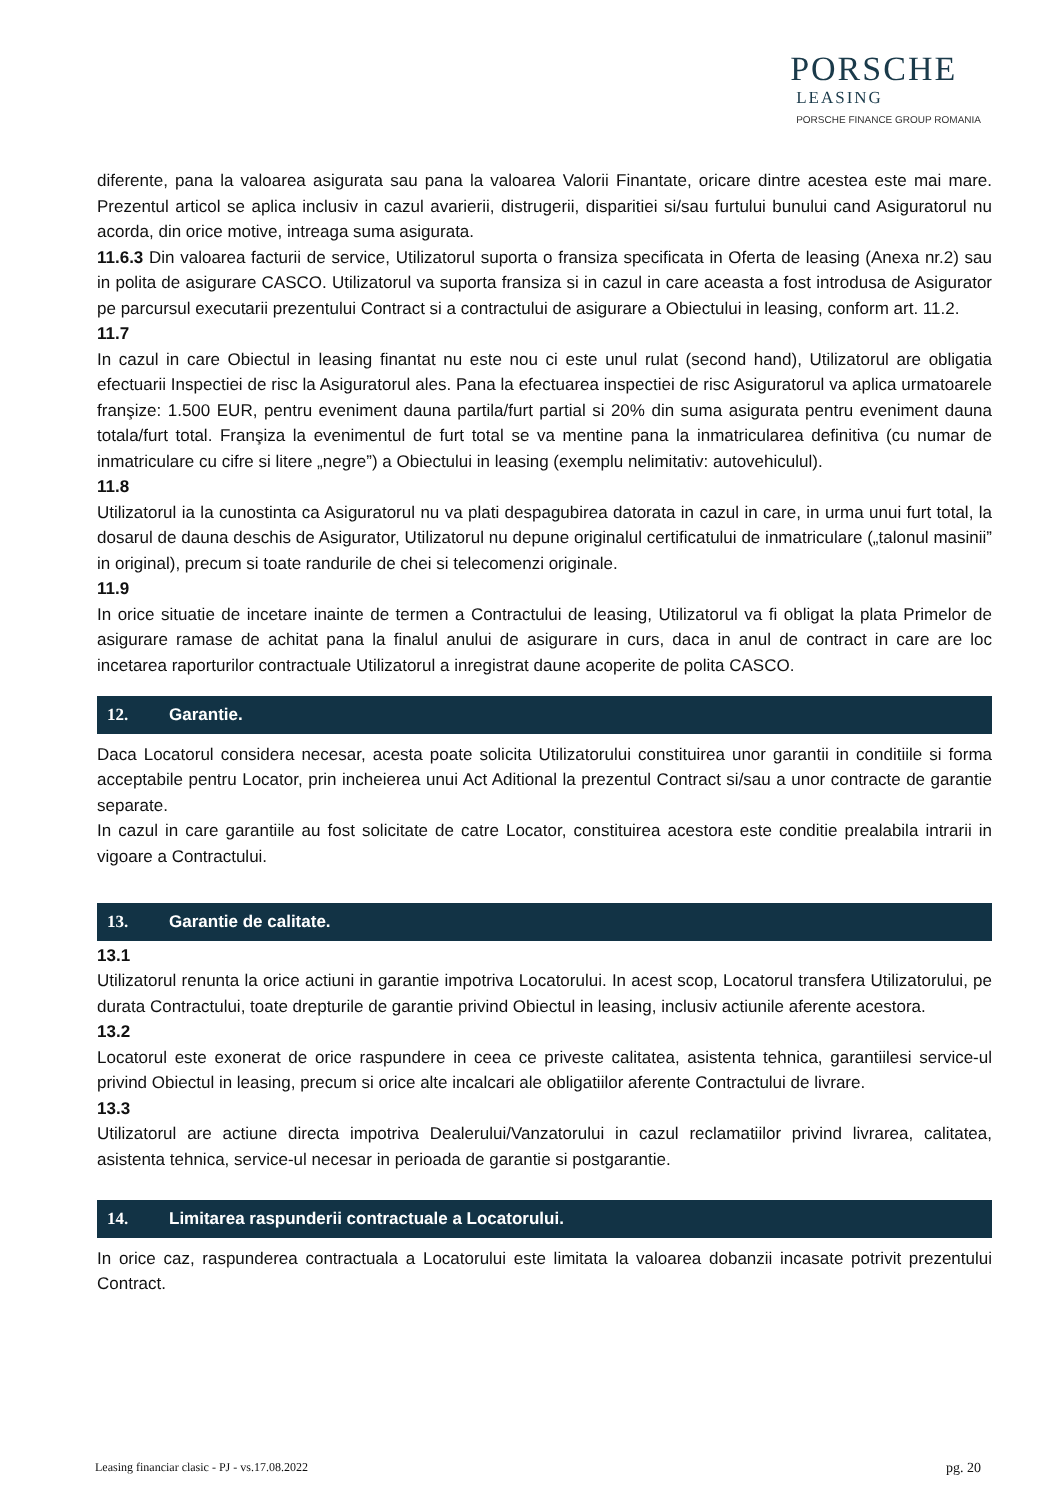PORSCHE
LEASING
PORSCHE FINANCE GROUP ROMANIA
diferente, pana la valoarea asigurata sau pana la valoarea Valorii Finantate, oricare dintre acestea este mai mare. Prezentul articol se aplica inclusiv in cazul avarierii, distrugerii, disparitiei si/sau furtului bunului cand Asiguratorul nu acorda, din orice motive, intreaga suma asigurata.
11.6.3 Din valoarea facturii de service, Utilizatorul suporta o fransiza specificata in Oferta de leasing (Anexa nr.2) sau in polita de asigurare CASCO. Utilizatorul va suporta fransiza si in cazul in care aceasta a fost introdusa de Asigurator pe parcursul executarii prezentului Contract si a contractului de asigurare a Obiectului in leasing, conform art. 11.2.
11.7
In cazul in care Obiectul in leasing finantat nu este nou ci este unul rulat (second hand), Utilizatorul are obligatia efectuarii Inspectiei de risc la Asiguratorul ales. Pana la efectuarea inspectiei de risc Asiguratorul va aplica urmatoarele franşize: 1.500 EUR, pentru eveniment dauna partila/furt partial si 20% din suma asigurata pentru eveniment dauna totala/furt total. Franşiza la evenimentul de furt total se va mentine pana la inmatricularea definitiva (cu numar de inmatriculare cu cifre si litere „negre”) a Obiectului in leasing (exemplu nelimitativ: autovehiculul).
11.8
Utilizatorul ia la cunostinta ca Asiguratorul nu va plati despagubirea datorata in cazul in care, in urma unui furt total, la dosarul de dauna deschis de Asigurator, Utilizatorul nu depune originalul certificatului de inmatriculare („talonul masinii” in original), precum si toate randurile de chei si telecomenzi originale.
11.9
In orice situatie de incetare inainte de termen a Contractului de leasing, Utilizatorul va fi obligat la plata Primelor de asigurare ramase de achitat pana la finalul anului de asigurare in curs, daca in anul de contract in care are loc incetarea raporturilor contractuale Utilizatorul a inregistrat daune acoperite de polita CASCO.
12. Garantie.
Daca Locatorul considera necesar, acesta poate solicita Utilizatorului constituirea unor garantii in conditiile si forma acceptabile pentru Locator, prin incheierea unui Act Aditional la prezentul Contract si/sau a unor contracte de garantie separate.
In cazul in care garantiile au fost solicitate de catre Locator, constituirea acestora este conditie prealabila intrarii in vigoare a Contractului.
13. Garantie de calitate.
13.1
Utilizatorul renunta la orice actiuni in garantie impotriva Locatorului. In acest scop, Locatorul transfera Utilizatorului, pe durata Contractului, toate drepturile de garantie privind Obiectul in leasing, inclusiv actiunile aferente acestora.
13.2
Locatorul este exonerat de orice raspundere in ceea ce priveste calitatea, asistenta tehnica, garantiilesi service-ul privind Obiectul in leasing, precum si orice alte incalcari ale obligatiilor aferente Contractului de livrare.
13.3
Utilizatorul are actiune directa impotriva Dealerului/Vanzatorului in cazul reclamatiilor privind livrarea, calitatea, asistenta tehnica, service-ul necesar in perioada de garantie si postgarantie.
14. Limitarea raspunderii contractuale a Locatorului.
In orice caz, raspunderea contractuala a Locatorului este limitata la valoarea dobanzii incasate potrivit prezentului Contract.
Leasing financiar clasic - PJ - vs.17.08.2022 pg. 20